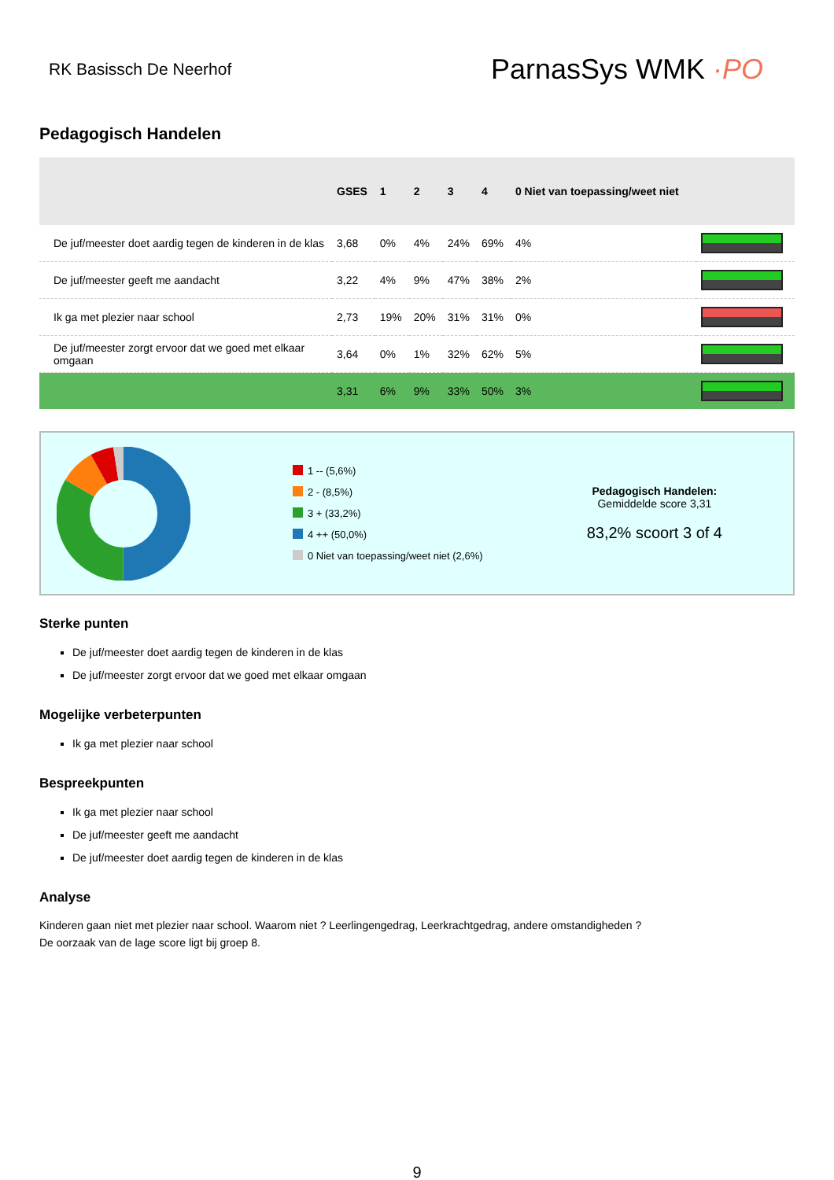RK Basissch De Neerhof
ParnasSys WMK ·PO
Pedagogisch Handelen
| | GSES | 1 | 2 | 3 | 4 | 0 Niet van toepassing/weet niet | |
| --- | --- | --- | --- | --- | --- | --- | --- |
| De juf/meester doet aardig tegen de kinderen in de klas | 3,68 | 0% | 4% | 24% | 69% | 4% | |
| De juf/meester geeft me aandacht | 3,22 | 4% | 9% | 47% | 38% | 2% | |
| Ik ga met plezier naar school | 2,73 | 19% | 20% | 31% | 31% | 0% | |
| De juf/meester zorgt ervoor dat we goed met elkaar omgaan | 3,64 | 0% | 1% | 32% | 62% | 5% | |
| | 3,31 | 6% | 9% | 33% | 50% | 3% | |
1 -- (5,6%)
2 - (8,5%)
3 + (33,2%)
4 ++ (50,0%)
0 Niet van toepassing/weet niet (2,6%)
Pedagogisch Handelen:
Gemiddelde score 3,31
83,2% scoort 3 of 4
Sterke punten
De juf/meester doet aardig tegen de kinderen in de klas
De juf/meester zorgt ervoor dat we goed met elkaar omgaan
Mogelijke verbeterpunten
Ik ga met plezier naar school
Bespreekpunten
Ik ga met plezier naar school
De juf/meester geeft me aandacht
De juf/meester doet aardig tegen de kinderen in de klas
Analyse
Kinderen gaan niet met plezier naar school. Waarom niet ? Leerlingengedrag, Leerkrachtgedrag, andere omstandigheden ?
De oorzaak van de lage score ligt bij groep 8.
9